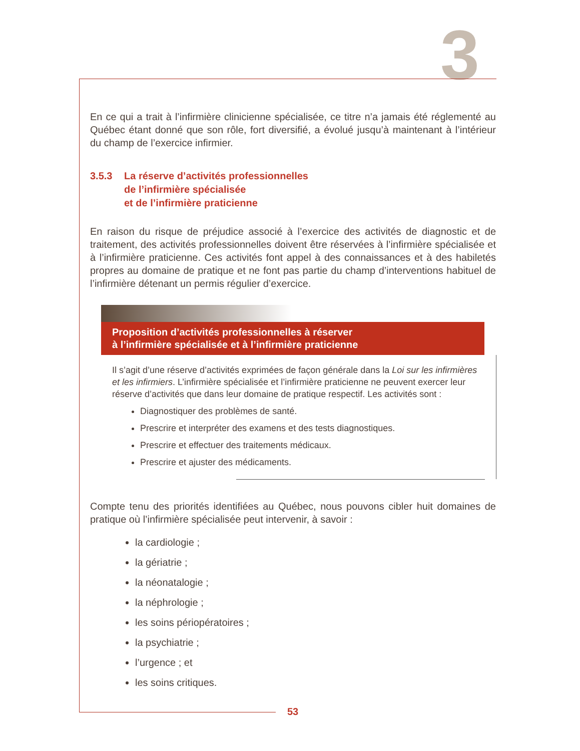3
En ce qui a trait à l’infirmière clinicienne spécialisée, ce titre n’a jamais été réglementé au Québec étant donné que son rôle, fort diversifié, a évolué jusqu’à maintenant à l’intérieur du champ de l’exercice infirmier.
3.5.3 La réserve d’activités professionnelles
de l’infirmière spécialisée
et de l’infirmière praticienne
En raison du risque de préjudice associé à l’exercice des activités de diagnostic et de traitement, des activités professionnelles doivent être réservées à l’infirmière spécialisée et à l’infirmière praticienne. Ces activités font appel à des connaissances et à des habiletés propres au domaine de pratique et ne font pas partie du champ d’interventions habituel de l’infirmière détenant un permis régulier d’exercice.
Proposition d’activités professionnelles à réserver
à l’infirmière spécialisée et à l’infirmière praticienne
Il s’agit d’une réserve d’activités exprimées de façon générale dans la Loi sur les infirmières et les infirmiers. L’infirmière spécialisée et l’infirmière praticienne ne peuvent exercer leur réserve d’activités que dans leur domaine de pratique respectif. Les activités sont :
Diagnostiquer des problèmes de santé.
Prescrire et interpréter des examens et des tests diagnostiques.
Prescrire et effectuer des traitements médicaux.
Prescrire et ajuster des médicaments.
Compte tenu des priorités identifiées au Québec, nous pouvons cibler huit domaines de pratique où l’infirmière spécialisée peut intervenir, à savoir :
la cardiologie ;
la gériatrie ;
la néonatalogie ;
la néphrologie ;
les soins périopératoires ;
la psychiatrie ;
l’urgence ; et
les soins critiques.
53